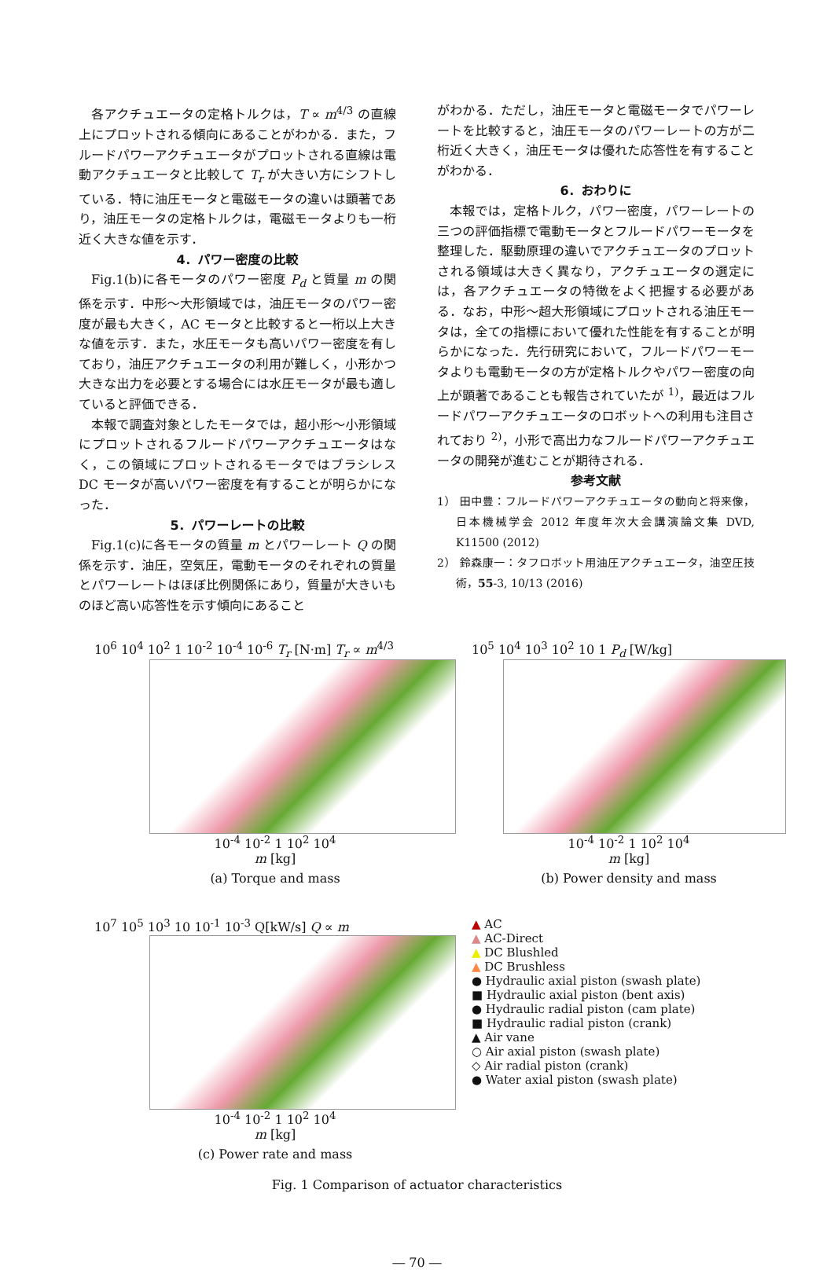各アクチュエータの定格トルクは，T ∝ m<sup>4/3</sup> の直線上にプロットされる傾向にあることがわかる．また，フルードパワーアクチュエータがプロットされる直線は電動アクチュエータと比較して T<sub>r</sub> が大きい方にシフトしている．特に油圧モータと電磁モータの違いは顕著であり，油圧モータの定格トルクは，電磁モータよりも一桁近く大きな値を示す．
4．パワー密度の比較
Fig.1(b)に各モータのパワー密度 P<sub>d</sub> と質量 m の関係を示す．中形～大形領域では，油圧モータのパワー密度が最も大きく，AC モータと比較すると一桁以上大きな値を示す．また，水圧モータも高いパワー密度を有しており，油圧アクチュエータの利用が難しく，小形かつ大きな出力を必要とする場合には水圧モータが最も適していると評価できる．
本報で調査対象としたモータでは，超小形～小形領域にプロットされるフルードパワーアクチュエータはなく，この領域にプロットされるモータではブラシレス DC モータが高いパワー密度を有することが明らかになった．
5．パワーレートの比較
Fig.1(c)に各モータの質量 m とパワーレート Q の関係を示す．油圧，空気圧，電動モータのそれぞれの質量とパワーレートはほぼ比例関係にあり，質量が大きいものほど高い応答性を示す傾向にあること
がわかる．ただし，油圧モータと電磁モータでパワーレートを比較すると，油圧モータのパワーレートの方が二桁近く大きく，油圧モータは優れた応答性を有することがわかる．
6．おわりに
本報では，定格トルク，パワー密度，パワーレートの三つの評価指標で電動モータとフルードパワーモータを整理した．駆動原理の違いでアクチュエータのプロットされる領域は大きく異なり，アクチュエータの選定には，各アクチュエータの特徴をよく把握する必要がある．なお，中形～超大形領域にプロットされる油圧モータは，全ての指標において優れた性能を有することが明らかになった．先行研究において，フルードパワーモータよりも電動モータの方が定格トルクやパワー密度の向上が顕著であることも報告されていたが <sup>1)</sup>，最近はフルードパワーアクチュエータのロボットへの利用も注目されており <sup>2)</sup>，小形で高出力なフルードパワーアクチュエータの開発が進むことが期待される．
参考文献
1） 田中豊：フルードパワーアクチュエータの動向と将来像，日本機械学会 2012 年度年次大会講演論文集 DVD, K11500 (2012)
2） 鈴森康一：タフロボット用油圧アクチュエータ，油空圧技術，55-3, 10/13 (2016)
10<sup>6</sup> 10<sup>4</sup> 10<sup>2</sup> 1 10<sup>-2</sup> 10<sup>-4</sup> 10<sup>-6</sup> T<sub>r</sub> [N·m] T<sub>r</sub> ∝ m<sup>4/3</sup>
10<sup>-4</sup> 10<sup>-2</sup> 1 10<sup>2</sup> 10<sup>4</sup>
m [kg]
(a) Torque and mass
10<sup>5</sup> 10<sup>4</sup> 10<sup>3</sup> 10<sup>2</sup> 10 1 P<sub>d</sub> [W/kg]
10<sup>-4</sup> 10<sup>-2</sup> 1 10<sup>2</sup> 10<sup>4</sup>
m [kg]
(b) Power density and mass
10<sup>7</sup> 10<sup>5</sup> 10<sup>3</sup> 10 10<sup>-1</sup> 10<sup>-3</sup> Q[kW/s] Q ∝ m
10<sup>-4</sup> 10<sup>-2</sup> 1 10<sup>2</sup> 10<sup>4</sup>
m [kg]
(c) Power rate and mass
▲ AC
▲ AC-Direct
▲ DC Blushled
▲ DC Brushless
● Hydraulic axial piston (swash plate)
■ Hydraulic axial piston (bent axis)
● Hydraulic radial piston (cam plate)
■ Hydraulic radial piston (crank)
▲ Air vane
○ Air axial piston (swash plate)
◇ Air radial piston (crank)
● Water axial piston (swash plate)
Fig. 1 Comparison of actuator characteristics
― 70 ―